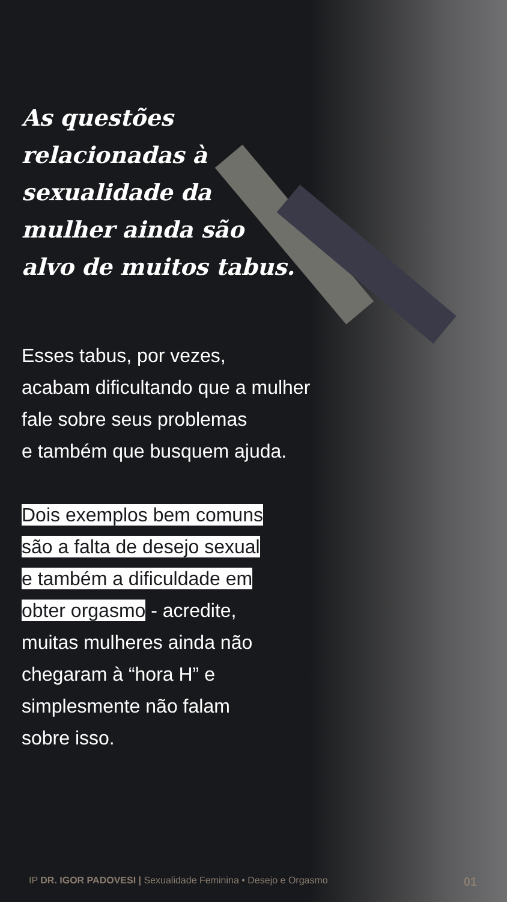As questões relacionadas à sexualidade da mulher ainda são alvo de muitos tabus.
Esses tabus, por vezes,
acabam dificultando que a mulher
fale sobre seus problemas
e também que busquem ajuda.
Dois exemplos bem comuns
são a falta de desejo sexual
e também a dificuldade em
obter orgasmo - acredite,
muitas mulheres ainda não
chegaram à “hora H” e
simplesmente não falam
sobre isso.
IP DR. IGOR PADOVESI | Sexualidade Feminina • Desejo e Orgasmo 01